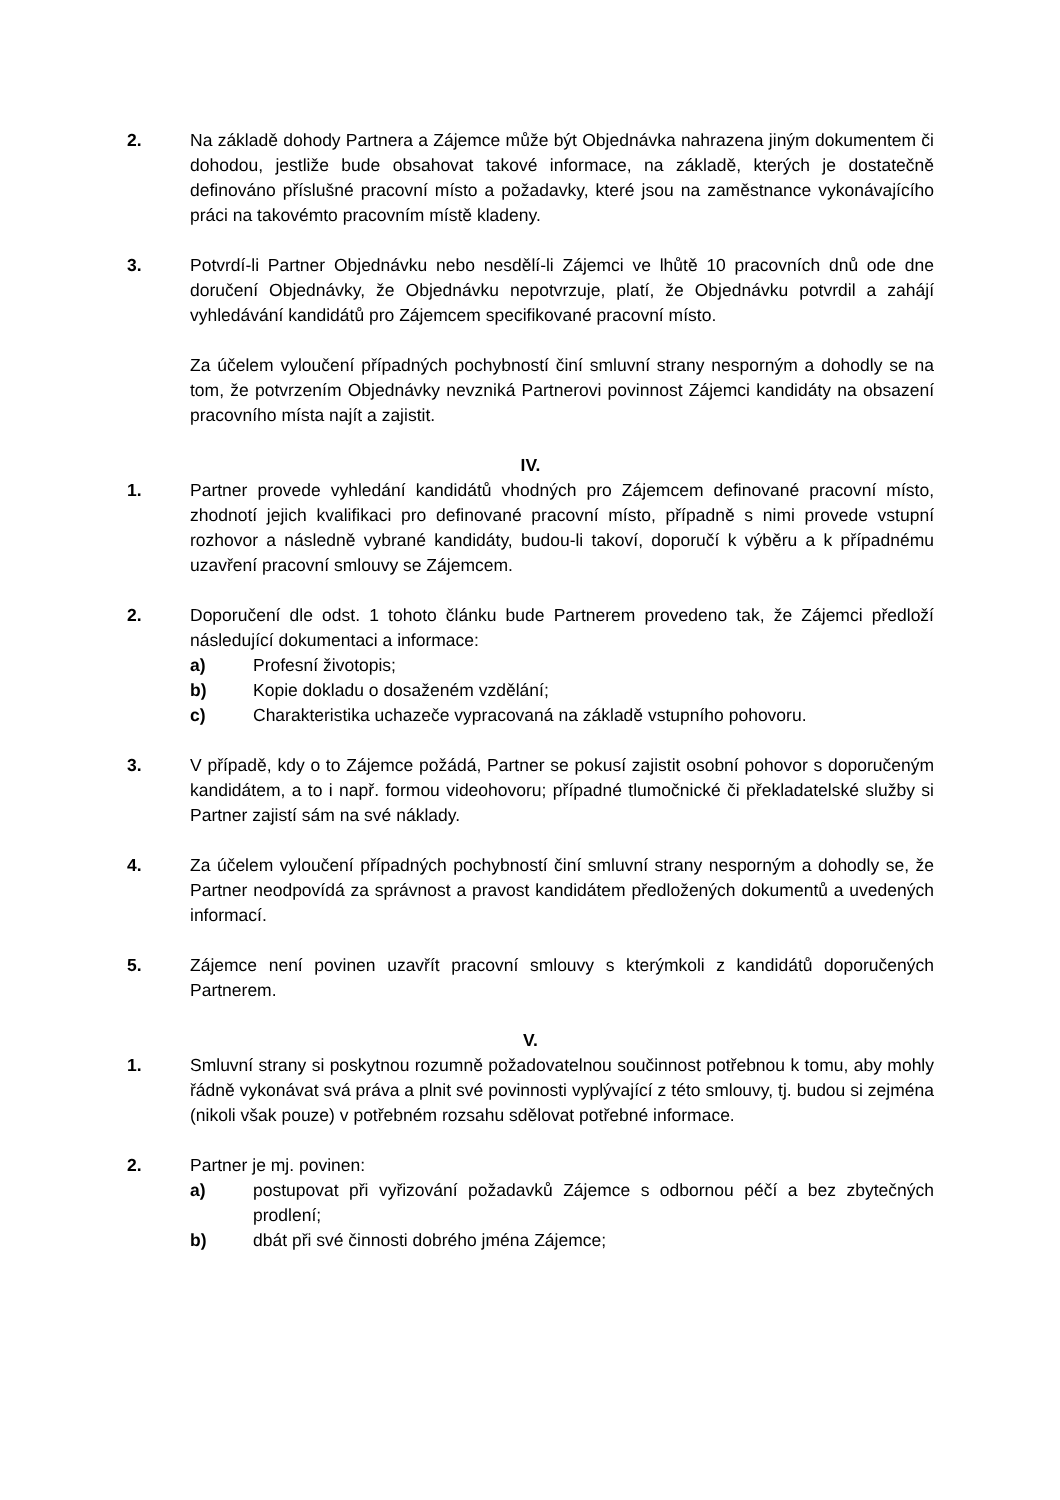2. Na základě dohody Partnera a Zájemce může být Objednávka nahrazena jiným dokumentem či dohodou, jestliže bude obsahovat takové informace, na základě, kterých je dostatečně definováno příslušné pracovní místo a požadavky, které jsou na zaměstnance vykonávajícího práci na takovémto pracovním místě kladeny.
3. Potvrdí-li Partner Objednávku nebo nesdělí-li Zájemci ve lhůtě 10 pracovních dnů ode dne doručení Objednávky, že Objednávku nepotvrzuje, platí, že Objednávku potvrdil a zahájí vyhledávání kandidátů pro Zájemcem specifikované pracovní místo.
Za účelem vyloučení případných pochybností činí smluvní strany nesporným a dohodly se na tom, že potvrzením Objednávky nevzniká Partnerovi povinnost Zájemci kandidáty na obsazení pracovního místa najít a zajistit.
IV.
1. Partner provede vyhledání kandidátů vhodných pro Zájemcem definované pracovní místo, zhodnotí jejich kvalifikaci pro definované pracovní místo, případně s nimi provede vstupní rozhovor a následně vybrané kandidáty, budou-li takoví, doporučí k výběru a k případnému uzavření pracovní smlouvy se Zájemcem.
2. Doporučení dle odst. 1 tohoto článku bude Partnerem provedeno tak, že Zájemci předloží následující dokumentaci a informace:
a) Profesní životopis;
b) Kopie dokladu o dosaženém vzdělání;
c) Charakteristika uchazeče vypracovaná na základě vstupního pohovoru.
3. V případě, kdy o to Zájemce požádá, Partner se pokusí zajistit osobní pohovor s doporučeným kandidátem, a to i např. formou videohovoru; případné tlumočnické či překladatelské služby si Partner zajistí sám na své náklady.
4. Za účelem vyloučení případných pochybností činí smluvní strany nesporným a dohodly se, že Partner neodpovídá za správnost a pravost kandidátem předložených dokumentů a uvedených informací.
5. Zájemce není povinen uzavřít pracovní smlouvy s kterýmkoli z kandidátů doporučených Partnerem.
V.
1. Smluvní strany si poskytnou rozumně požadovatelnou součinnost potřebnou k tomu, aby mohly řádně vykonávat svá práva a plnit své povinnosti vyplývající z této smlouvy, tj. budou si zejména (nikoli však pouze) v potřebném rozsahu sdělovat potřebné informace.
2. Partner je mj. povinen:
a) postupovat při vyřizování požadavků Zájemce s odbornou péčí a bez zbytečných prodlení;
b) dbát při své činnosti dobrého jména Zájemce;